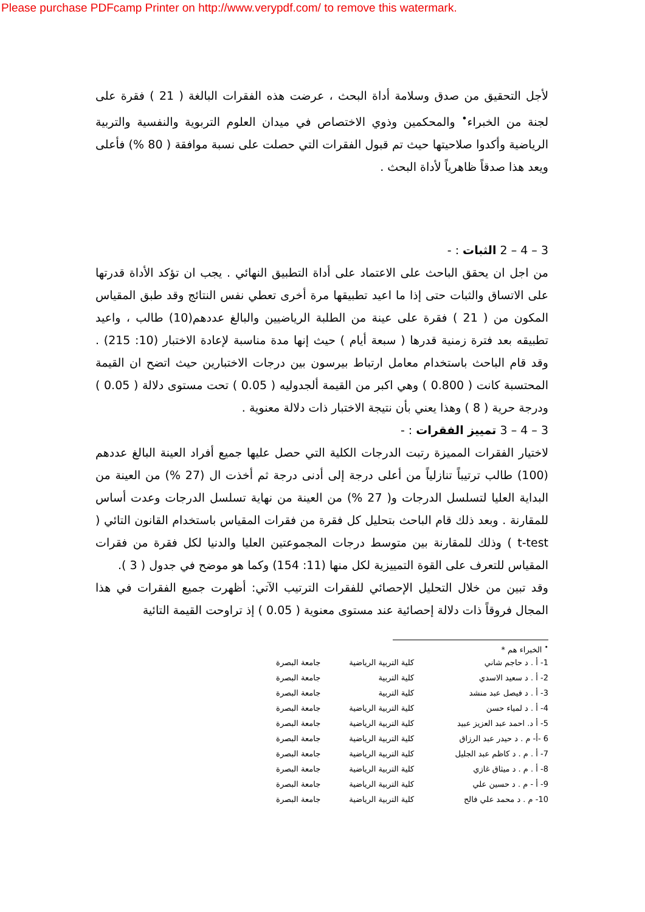Please purchase PDFcamp Printer on http://www.verypdf.com/ to remove this watermark.
لأجل التحقيق من صدق وسلامة أداة البحث ، عرضت هذه الفقرات البالغة ( 21 ) فقرة على لجنة من الخبراء<sup>•</sup> والمحكمين وذوي الاختصاص في ميدان العلوم التربوية والنفسية والتربية الرياضية وأكدوا صلاحيتها حيث تم قبول الفقرات التي حصلت على نسبة موافقة ( 80 %) فأعلى ويعد هذا صدقاً ظاهرياً لأداة البحث .
3 – 4 – 2 الثبات : -
من اجل ان يحقق الباحث على الاعتماد على أداة التطبيق النهائي . يجب ان تؤكد الأداة قدرتها على الاتساق والثبات حتى إذا ما اعيد تطبيقها مرة أخرى تعطي نفس النتائج وقد طبق المقياس المكون من ( 21 ) فقرة على عينة من الطلبة الرياضيين والبالغ عددهم(10) طالب ، واعيد تطبيقه بعد فترة زمنية قدرها ( سبعة أيام ) حيث إنها مدة مناسبة لإعادة الاختبار (10: 215) . وقد قام الباحث باستخدام معامل ارتباط بيرسون بين درجات الاختبارين حيث اتضح ان القيمة المحتسبة كانت ( 0.800 ) وهي اكبر من القيمة ألجدوليه ( 0.05 ) تحت مستوى دلالة ( 0.05 ) ودرجة حرية ( 8 ) وهذا يعني بأن نتيجة الاختبار ذات دلالة معنوية .
3 – 4 – 3 تمييز الفقرات : -
لاختيار الفقرات المميزة رتبت الدرجات الكلية التي حصل عليها جميع أفراد العينة البالغ عددهم (100) طالب ترتيباً تنازلياً من أعلى درجة إلى أدنى درجة ثم أخذت ال (27 %) من العينة من البداية العليا لتسلسل الدرجات و( 27 %) من العينة من نهاية تسلسل الدرجات وعدت أساس للمقارنة . وبعد ذلك قام الباحث بتحليل كل فقرة من فقرات المقياس باستخدام القانون التائي ( t-test ) وذلك للمقارنة بين متوسط درجات المجموعتين العليا والدنيا لكل فقرة من فقرات المقياس للتعرف على القوة التمييزية لكل منها (11: 154) وكما هو موضح في جدول ( 3 ).
وقد تبين من خلال التحليل الإحصائي للفقرات الترتيب الآتي: أظهرت جميع الفقرات في هذا المجال فروقاً ذات دلالة إحصائية عند مستوى معنوية ( 0.05 ) إذ تراوحت القيمة التائية
<sup>•</sup> الخبراء هم *
| 1- أ . د حاجم شاني | كلية التربية الرياضية | جامعة البصرة |
| 2- أ . د سعيد الاسدي | كلية التربية | جامعة البصرة |
| 3- أ . د فيصل عبد منشد | كلية التربية | جامعة البصرة |
| 4- أ . د لمياء حسن | كلية التربية الرياضية | جامعة البصرة |
| 5- أ د. احمد عبد العزيز عبيد | كلية التربية الرياضية | جامعة البصرة |
| 6 -أ- م . د حيدر عبد الرزاق | كلية التربية الرياضية | جامعة البصرة |
| 7- أ . م . د كاظم عبد الجليل | كلية التربية الرياضية | جامعة البصرة |
| 8- أ . م . د ميثاق غازي | كلية التربية الرياضية | جامعة البصرة |
| 9- أ - م . د حسين علي | كلية التربية الرياضية | جامعة البصرة |
| 10- م . د محمد علي فالح | كلية التربية الرياضية | جامعة البصرة |